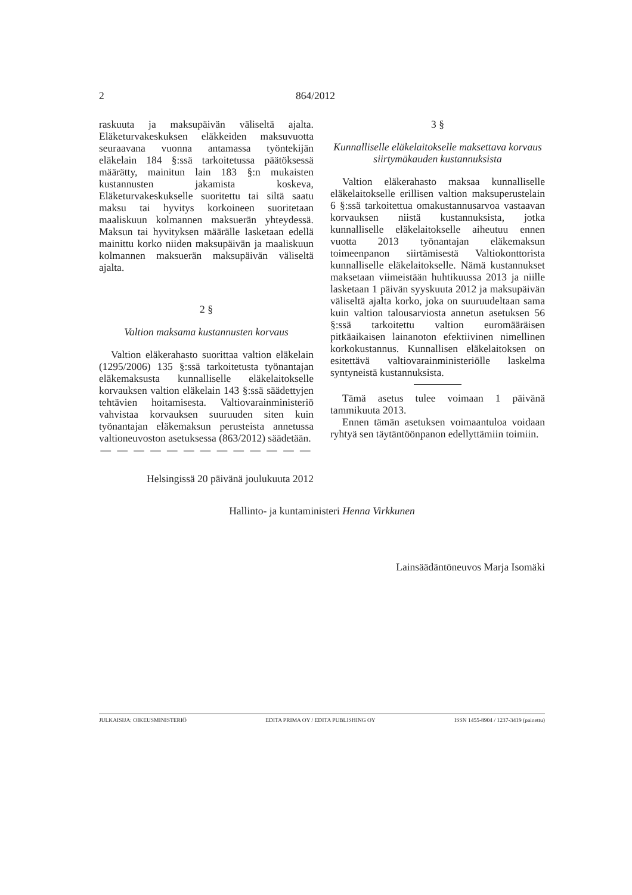2 864/2012
raskuuta ja maksupäivän väliseltä ajalta. Eläketurvakeskuksen eläkkeiden maksuvuotta seuraavana vuonna antamassa työntekijän eläkelain 184 §:ssä tarkoitetussa päätöksessä määrätty, mainitun lain 183 §:n mukaisten kustannusten jakamista koskeva, Eläketurvakeskukselle suoritettu tai siltä saatu maksu tai hyvitys korkoineen suoritetaan maaliskuun kolmannen maksuerän yhteydessä. Maksun tai hyvityksen määrälle lasketaan edellä mainittu korko niiden maksupäivän ja maaliskuun kolmannen maksuerän maksupäivän väliseltä ajalta.
2 §
Valtion maksama kustannusten korvaus
Valtion eläkerahasto suorittaa valtion eläkelain (1295/2006) 135 §:ssä tarkoitetusta työnantajan eläkemaksusta kunnalliselle eläkelaitokselle korvauksen valtion eläkelain 143 §:ssä säädettyjen tehtävien hoitamisesta. Valtiovarainministeriö vahvistaa korvauksen suuruuden siten kuin työnantajan eläkemaksun perusteista annetussa valtioneuvoston asetuksessa (863/2012) säädetään.
— — — — — — — — — — — — —
Helsingissä 20 päivänä joulukuuta 2012
3 §
Kunnalliselle eläkelaitokselle maksettava korvaus siirtymäkauden kustannuksista
Valtion eläkerahasto maksaa kunnalliselle eläkelaitokselle erillisen valtion maksuperustelain 6 §:ssä tarkoitettua omakustannusarvoa vastaavan korvauksen niistä kustannuksista, jotka kunnalliselle eläkelaitokselle aiheutuu ennen vuotta 2013 työnantajan eläkemaksun toimeenpanon siirtämisestä Valtiokonttorista kunnalliselle eläkelaitokselle. Nämä kustannukset maksetaan viimeistään huhtikuussa 2013 ja niille lasketaan 1 päivän syyskuuta 2012 ja maksupäivän väliseltä ajalta korko, joka on suuruudeltaan sama kuin valtion talousarviosta annetun asetuksen 56 §:ssä tarkoitettu valtion euromääräisen pitkäaikaisen lainanoton efektiivinen nimellinen korkokustannus. Kunnallisen eläkelaitoksen on esitettävä valtiovarainministeriölle laskelma syntyneistä kustannuksista.
Tämä asetus tulee voimaan 1 päivänä tammikuuta 2013.
Ennen tämän asetuksen voimaantuloa voidaan ryhtyä sen täytäntöönpanon edellyttämiin toimiin.
Hallinto- ja kuntaministeri Henna Virkkunen
Lainsäädäntöneuvos Marja Isomäki
JULKAISIJA: OIKEUSMINISTERIÖ EDITA PRIMA OY / EDITA PUBLISHING OY ISSN 1455-8904 / 1237-3419 (painettu)